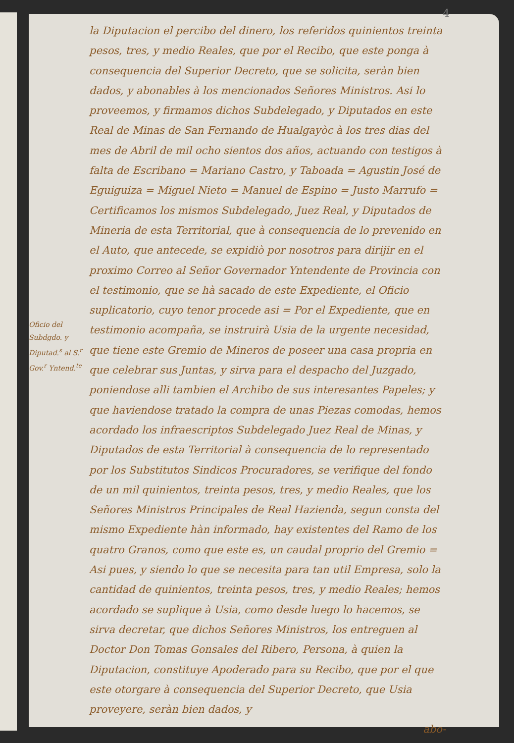4
Oficio del Subdgdo. y Diputad.<sup>s</sup> al S.<sup>r</sup> Gov.<sup>r</sup> Yntend.<sup>te</sup>
la Diputacion el percibo del dinero, los referidos quinientos treinta pesos, tres, y medio Reales, que por el Recibo, que este ponga à consequencia del Superior Decreto, que se solicita, seràn bien dados, y abonables à los mencionados Señores Ministros. Asi lo proveemos, y firmamos dichos Subdelegado, y Diputados en este Real de Minas de San Fernando de Hualgayòc à los tres dias del mes de Abril de mil ocho sientos dos años, actuando con testigos à falta de Escribano = Mariano Castro, y Taboada = Agustin José de Eguiguiza = Miguel Nieto = Manuel de Espino = Justo Marrufo = Certificamos los mismos Subdelegado, Juez Real, y Diputados de Mineria de esta Territorial, que à consequencia de lo prevenido en el Auto, que antecede, se expidiò por nosotros para dirijir en el proximo Correo al Señor Governador Yntendente de Provincia con el testimonio, que se hà sacado de este Expediente, el Oficio suplicatorio, cuyo tenor procede asi = Por el Expediente, que en testimonio acompaña, se instruirà Usia de la urgente necesidad, que tiene este Gremio de Mineros de poseer una casa propria en que celebrar sus Juntas, y sirva para el despacho del Juzgado, poniendose alli tambien el Archibo de sus interesantes Papeles; y que haviendose tratado la compra de unas Piezas comodas, hemos acordado los infraescriptos Subdelegado Juez Real de Minas, y Diputados de esta Territorial à consequencia de lo representado por los Substitutos Sindicos Procuradores, se verifique del fondo de un mil quinientos, treinta pesos, tres, y medio Reales, que los Señores Ministros Principales de Real Hazienda, segun consta del mismo Expediente hàn informado, hay existentes del Ramo de los quatro Granos, como que este es, un caudal proprio del Gremio = Asi pues, y siendo lo que se necesita para tan util Empresa, solo la cantidad de quinientos, treinta pesos, tres, y medio Reales; hemos acordado se suplique à Usia, como desde luego lo hacemos, se sirva decretar, que dichos Señores Ministros, los entreguen al Doctor Don Tomas Gonsales del Ribero, Persona, à quien la Diputacion, constituye Apoderado para su Recibo, que por el que este otorgare à consequencia del Superior Decreto, que Usia proveyere, seràn bien dados, y
abo-